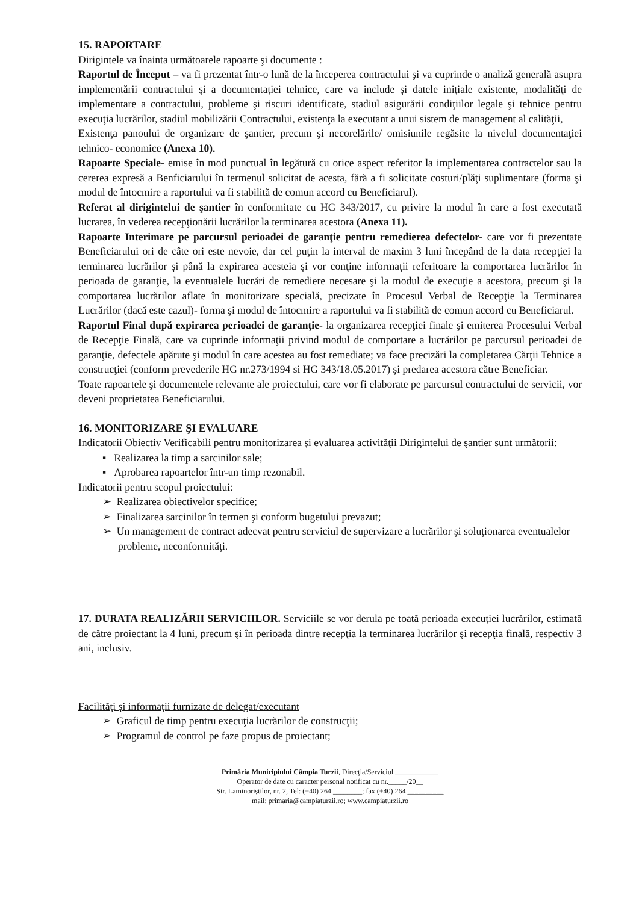15. RAPORTARE
Dirigintele va înainta următoarele rapoarte şi documente :
Raportul de Început – va fi prezentat într-o lună de la începerea contractului şi va cuprinde o analiză generală asupra implementării contractului şi a documentaţiei tehnice, care va include şi datele iniţiale existente, modalităţi de implementare a contractului, probleme şi riscuri identificate, stadiul asigurării condiţiilor legale şi tehnice pentru execuţia lucrărilor, stadiul mobilizării Contractului, existenţa la executant a unui sistem de management al calităţii,
Existenţa panoului de organizare de şantier, precum şi necorelările/ omisiunile regăsite la nivelul documentaţiei tehnico- economice (Anexa 10).
Rapoarte Speciale- emise în mod punctual în legătură cu orice aspect referitor la implementarea contractelor sau la cererea expresă a Benficiarului în termenul solicitat de acesta, fără a fi solicitate costuri/plăţi suplimentare (forma şi modul de întocmire a raportului va fi stabilită de comun accord cu Beneficiarul).
Referat al dirigintelui de şantier în conformitate cu HG 343/2017, cu privire la modul în care a fost executată lucrarea, în vederea recepţionării lucrărilor la terminarea acestora (Anexa 11).
Rapoarte Interimare pe parcursul perioadei de garanţie pentru remedierea defectelor- care vor fi prezentate Beneficiarului ori de câte ori este nevoie, dar cel puţin la interval de maxim 3 luni începând de la data recepţiei la terminarea lucrărilor şi până la expirarea acesteia şi vor conţine informaţii referitoare la comportarea lucrărilor în perioada de garanţie, la eventualele lucrări de remediere necesare şi la modul de execuţie a acestora, precum şi la comportarea lucrărilor aflate în monitorizare specială, precizate în Procesul Verbal de Recepţie la Terminarea Lucrărilor (dacă este cazul)- forma şi modul de întocmire a raportului va fi stabilită de comun accord cu Beneficiarul.
Raportul Final după expirarea perioadei de garanţie- la organizarea recepţiei finale şi emiterea Procesului Verbal de Recepţie Finală, care va cuprinde informaţii privind modul de comportare a lucrărilor pe parcursul perioadei de garanţie, defectele apărute şi modul în care acestea au fost remediate; va face precizări la completarea Cărţii Tehnice a construcţiei (conform prevederile HG nr.273/1994 si HG 343/18.05.2017) şi predarea acestora către Beneficiar.
Toate rapoartele şi documentele relevante ale proiectului, care vor fi elaborate pe parcursul contractului de servicii, vor deveni proprietatea Beneficiarului.
16. MONITORIZARE ŞI EVALUARE
Indicatorii Obiectiv Verificabili pentru monitorizarea şi evaluarea activităţii Dirigintelui de şantier sunt următorii:
▪ Realizarea la timp a sarcinilor sale;
▪ Aprobarea rapoartelor într-un timp rezonabil.
Indicatorii pentru scopul proiectului:
➢ Realizarea obiectivelor specifice;
➢ Finalizarea sarcinilor în termen şi conform bugetului prevazut;
➢ Un management de contract adecvat pentru serviciul de supervizare a lucrărilor şi soluţionarea eventualelor probleme, neconformităţi.
17. DURATA REALIZĂRII SERVICIILOR. Serviciile se vor derula pe toată perioada execuţiei lucrărilor, estimată de către proiectant la 4 luni, precum şi în perioada dintre recepţia la terminarea lucrărilor şi recepţia finală, respectiv 3 ani, inclusiv.
Facilităţi şi informaţii furnizate de delegat/executant
➢ Graficul de timp pentru execuţia lucrărilor de construcţii;
➢ Programul de control pe faze propus de proiectant;
Primăria Municipiului Câmpia Turzii, Direcţia/Serviciul ____________
Operator de date cu caracter personal notificat cu nr._____/20__
Str. Laminoriştilor, nr. 2, Tel: (+40) 264 ________; fax (+40) 264 __________
mail: primaria@campiaturzii.ro; www.campiaturzii.ro